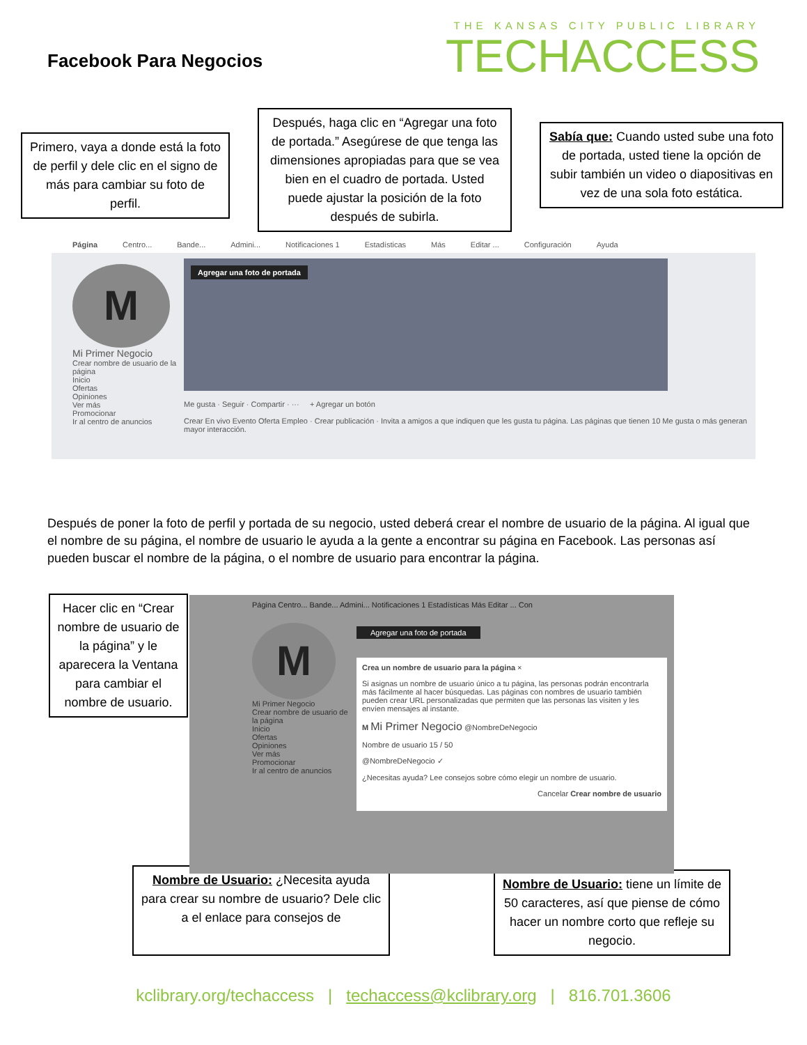Facebook Para Negocios
THE KANSAS CITY PUBLIC LIBRARY
TECHACCESS
Primero, vaya a donde está la foto de perfil y dele clic en el signo de más para cambiar su foto de perfil.
Después, haga clic en “Agregar una foto de portada.” Asegúrese de que tenga las dimensiones apropiadas para que se vea bien en el cuadro de portada. Usted puede ajustar la posición de la foto después de subirla.
Sabía que: Cuando usted sube una foto de portada, usted tiene la opción de subir también un video o diapositivas en vez de una sola foto estática.
Página Centro... Bande... Admini... Notificaciones 1 Estadísticas Más Editar ... Configuración Ayuda
M
Mi Primer Negocio
Crear nombre de usuario de la página
Inicio
Ofertas
Opiniones
Ver más
Promocionar
Ir al centro de anuncios
Agregar una foto de portada
Me gusta · Seguir · Compartir · ··· + Agregar un botón
Crear En vivo Evento Oferta Empleo · Crear publicación · Invita a amigos a que indiquen que les gusta tu página. Las páginas que tienen 10 Me gusta o más generan mayor interacción.
Después de poner la foto de perfil y portada de su negocio, usted deberá crear el nombre de usuario de la página. Al igual que el nombre de su página, el nombre de usuario le ayuda a la gente a encontrar su página en Facebook. Las personas así pueden buscar el nombre de la página, o el nombre de usuario para encontrar la página.
Hacer clic en “Crear nombre de usuario de la página” y le aparecera la Ventana para cambiar el nombre de usuario.
Página Centro... Bande... Admini... Notificaciones 1 Estadísticas Más Editar ... Con
M
Mi Primer Negocio
Crear nombre de usuario de la página
Inicio
Ofertas
Opiniones
Ver más
Promocionar
Ir al centro de anuncios
Agregar una foto de portada
Crea un nombre de usuario para la página ×
Si asignas un nombre de usuario único a tu página, las personas podrán encontrarla más fácilmente al hacer búsquedas. Las páginas con nombres de usuario también pueden crear URL personalizadas que permiten que las personas las visiten y les envíen mensajes al instante.
M Mi Primer Negocio @NombreDeNegocio
Nombre de usuario 15 / 50
@NombreDeNegocio ✓
¿Necesitas ayuda? Lee consejos sobre cómo elegir un nombre de usuario.
Cancelar Crear nombre de usuario
Nombre de Usuario: ¿Necesita ayuda para crear su nombre de usuario? Dele clic a el enlace para consejos de
Nombre de Usuario: tiene un límite de 50 caracteres, así que piense de cómo hacer un nombre corto que refleje su negocio.
kclibrary.org/techaccess | techaccess@kclibrary.org | 816.701.3606